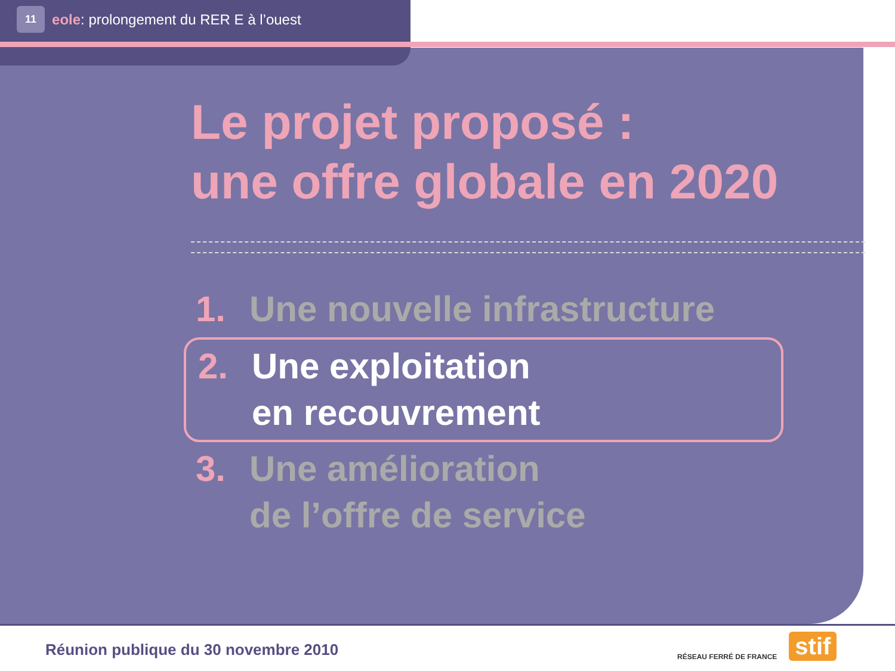11 eole: prolongement du RER E à l’ouest
Le projet proposé :
une offre globale en 2020
1. Une nouvelle infrastructure
2. Une exploitation
en recouvrement
3. Une amélioration
de l’offre de service
Réunion publique du 30 novembre 2010
RÉSEAU FERRÉ DE FRANCE stif